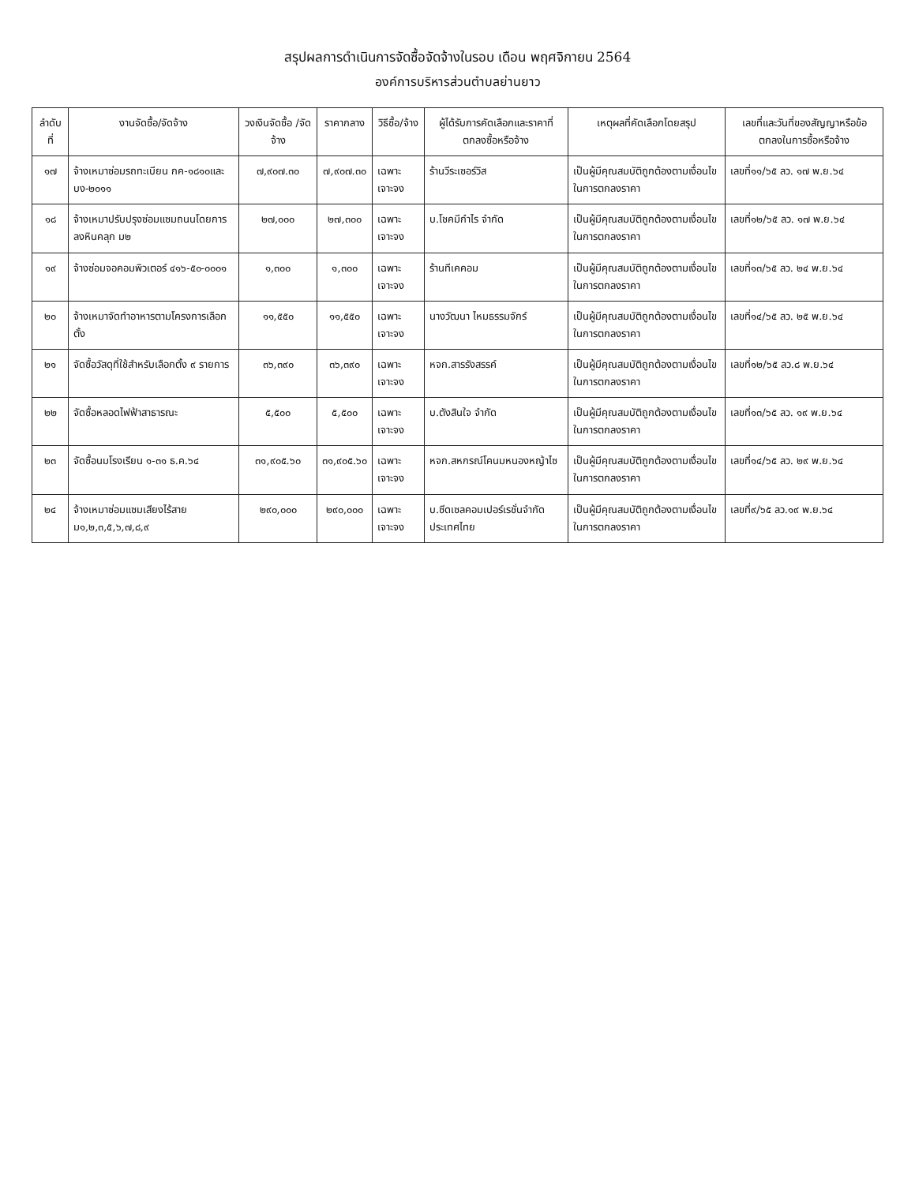สรุปผลการดำเนินการจัดซื้อจัดจ้างในรอบ เดือน พฤศจิกายน 2564
องค์การบริหารส่วนตำบลย่านยาว
| ลำดับที่ | งานจัดซื้อ/จัดจ้าง | วงเงินจัดซื้อ /จัดจ้าง | ราคากลาง | วิธีซื้อ/จ้าง | ผู้ได้รับการคัดเลือกและราคาที่ตกลงซื้อหรือจ้าง | เหตุผลที่คัดเลือกโดยสรุป | เลขที่และวันที่ของสัญญาหรือข้อตกลงในการซื้อหรือจ้าง |
| --- | --- | --- | --- | --- | --- | --- | --- |
| ๑๗ | จ้างเหมาซ่อมรถทะเบียน กค-๑๘๑๐และบง-๒๐๑๑ | ๗,๙๐๗.๓๐ | ๗,๙๐๗.๓๐ | เฉพาะเจาะจง | ร้านวีระเซอร์วิส | เป็นผู้มีคุณสมบัติถูกต้องตามเงื่อนไขในการตกลงราคา | เลขที่๑๑/๖๕ ลว. ๑๗ พ.ย.๖๔ |
| ๑๘ | จ้างเหมาปรับปรุงซ่อมแซมถนนโดยการลงหินคลุก ม๒ | ๒๗,๐๐๐ | ๒๗,๓๐๐ | เฉพาะเจาะจง | บ.โชคมีกำไร จำกัด | เป็นผู้มีคุณสมบัติถูกต้องตามเงื่อนไขในการตกลงราคา | เลขที่๑๒/๖๕ ลว. ๑๗ พ.ย.๖๔ |
| ๑๙ | จ้างซ่อมจอคอมพิวเตอร์ ๔๑๖-๕๐-๐๐๐๑ | ๑,๓๐๐ | ๑,๓๐๐ | เฉพาะเจาะจง | ร้านทีเคคอม | เป็นผู้มีคุณสมบัติถูกต้องตามเงื่อนไขในการตกลงราคา | เลขที่๑๓/๖๕ ลว. ๒๔ พ.ย.๖๔ |
| ๒๐ | จ้างเหมาจัดทำอาหารตามโครงการเลือกตั้ง | ๑๑,๕๕๐ | ๑๑,๕๕๐ | เฉพาะเจาะจง | นางวัฒนา ไหมธรรมจักร์ | เป็นผู้มีคุณสมบัติถูกต้องตามเงื่อนไขในการตกลงราคา | เลขที่๑๔/๖๕ ลว. ๒๕ พ.ย.๖๔ |
| ๒๑ | จัดซื้อวัสดุที่ใช้สำหรับเลือกตั้ง ๙ รายการ | ๓๖,๓๙๐ | ๓๖,๓๙๐ | เฉพาะเจาะจง | หจก.สารรังสรรค์ | เป็นผู้มีคุณสมบัติถูกต้องตามเงื่อนไขในการตกลงราคา | เลขที่๑๒/๖๕ ลว.๘ พ.ย.๖๔ |
| ๒๒ | จัดซื้อหลอดไฟฟ้าสาธารณะ | ๕,๕๐๐ | ๕,๕๐๐ | เฉพาะเจาะจง | บ.ตังสินใจ จำกัด | เป็นผู้มีคุณสมบัติถูกต้องตามเงื่อนไขในการตกลงราคา | เลขที่๑๓/๖๕ ลว. ๑๙ พ.ย.๖๔ |
| ๒๓ | จัดซื้อนมโรงเรียน ๑-๓๑ ธ.ค.๖๔ | ๓๑,๙๐๕.๖๐ | ๓๑,๙๐๕.๖๐ | เฉพาะเจาะจง | หจก.สหกรณ์โคนมหนองหญ้าไซ | เป็นผู้มีคุณสมบัติถูกต้องตามเงื่อนไขในการตกลงราคา | เลขที่๑๔/๖๕ ลว. ๒๙ พ.ย.๖๔ |
| ๒๔ | จ้างเหมาซ่อมแซมเสียงไร้สาย ม๑,๒,๓,๕,๖,๗,๘,๙ | ๒๙๐,๐๐๐ | ๒๙๐,๐๐๐ | เฉพาะเจาะจง | บ.ซีดเซลคอมเปอร์เรชั่นจำกัด ประเทศไทย | เป็นผู้มีคุณสมบัติถูกต้องตามเงื่อนไขในการตกลงราคา | เลขที่๙/๖๕ ลว.๑๙ พ.ย.๖๔ |